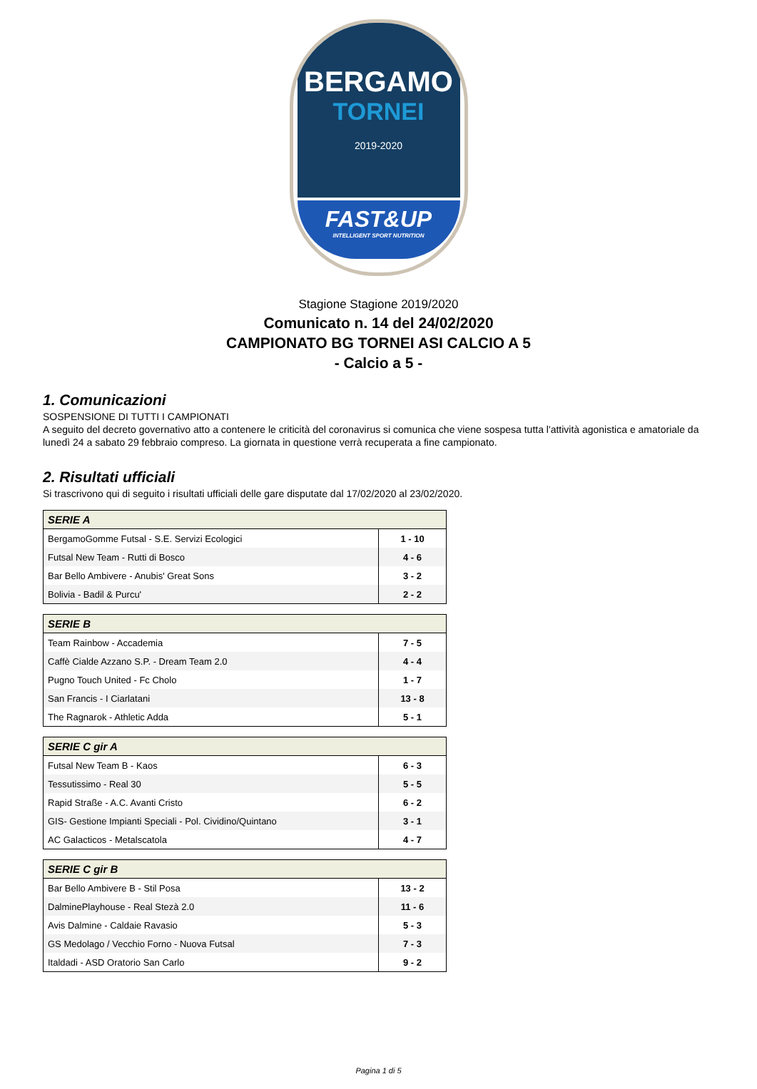BERGAMO
TORNEI
2019-2020
FAST&UP
INTELLIGENT SPORT NUTRITION
Stagione Stagione 2019/2020
Comunicato n. 14 del 24/02/2020
CAMPIONATO BG TORNEI ASI CALCIO A 5
- Calcio a 5 -
1. Comunicazioni
SOSPENSIONE DI TUTTI I CAMPIONATI
A seguito del decreto governativo atto a contenere le criticità del coronavirus si comunica che viene sospesa tutta l'attività agonistica e amatoriale da lunedì 24 a sabato 29 febbraio compreso. La giornata in questione verrà recuperata a fine campionato.
2. Risultati ufficiali
Si trascrivono qui di seguito i risultati ufficiali delle gare disputate dal 17/02/2020 al 23/02/2020.
| SERIE A | |
| --- | --- |
| BergamoGomme Futsal - S.E. Servizi Ecologici | 1 - 10 |
| Futsal New Team - Rutti di Bosco | 4 - 6 |
| Bar Bello Ambivere - Anubis' Great Sons | 3 - 2 |
| Bolivia - Badil & Purcu' | 2 - 2 |
| SERIE B | |
| --- | --- |
| Team Rainbow - Accademia | 7 - 5 |
| Caffè Cialde Azzano S.P. - Dream Team 2.0 | 4 - 4 |
| Pugno Touch United - Fc Cholo | 1 - 7 |
| San Francis - I Ciarlatani | 13 - 8 |
| The Ragnarok - Athletic Adda | 5 - 1 |
| SERIE C gir A | |
| --- | --- |
| Futsal New Team B - Kaos | 6 - 3 |
| Tessutissimo - Real 30 | 5 - 5 |
| Rapid Straße - A.C. Avanti Cristo | 6 - 2 |
| GIS- Gestione Impianti Speciali - Pol. Cividino/Quintano | 3 - 1 |
| AC Galacticos - Metalscatola | 4 - 7 |
| SERIE C gir B | |
| --- | --- |
| Bar Bello Ambivere B - Stil Posa | 13 - 2 |
| DalminePlayhouse - Real Stezà 2.0 | 11 - 6 |
| Avis Dalmine - Caldaie Ravasio | 5 - 3 |
| GS Medolago / Vecchio Forno - Nuova Futsal | 7 - 3 |
| Italdadi - ASD Oratorio San Carlo | 9 - 2 |
Pagina 1 di 5